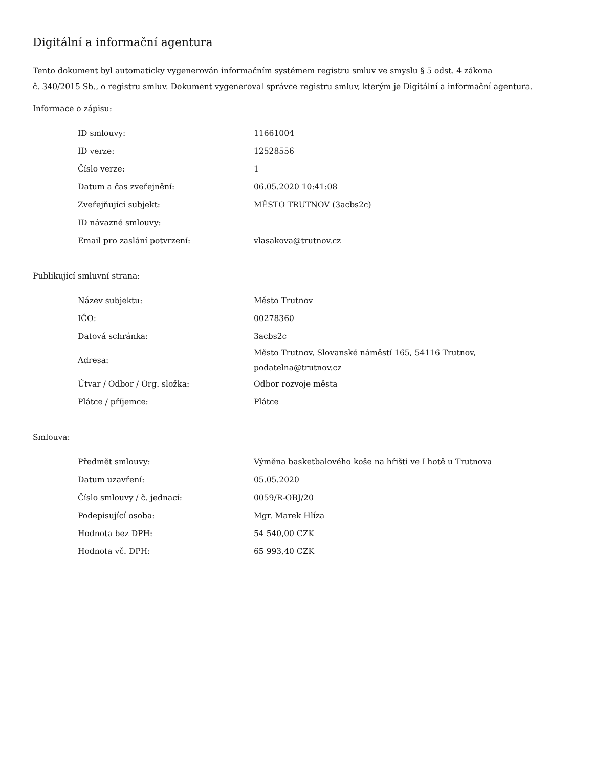Digitální a informační agentura
Tento dokument byl automaticky vygenerován informačním systémem registru smluv ve smyslu § 5 odst. 4 zákona
č. 340/2015 Sb., o registru smluv. Dokument vygeneroval správce registru smluv, kterým je Digitální a informační agentura.
Informace o zápisu:
| ID smlouvy: | 11661004 |
| ID verze: | 12528556 |
| Číslo verze: | 1 |
| Datum a čas zveřejnění: | 06.05.2020 10:41:08 |
| Zveřejňující subjekt: | MĚSTO TRUTNOV (3acbs2c) |
| ID návazné smlouvy: | |
| Email pro zaslání potvrzení: | vlasakova@trutnov.cz |
Publikující smluvní strana:
| Název subjektu: | Město Trutnov |
| IČO: | 00278360 |
| Datová schránka: | 3acbs2c |
| Adresa: | Město Trutnov, Slovanské náměstí 165, 54116 Trutnov, podatelna@trutnov.cz |
| Útvar / Odbor / Org. složka: | Odbor rozvoje města |
| Plátce / příjemce: | Plátce |
Smlouva:
| Předmět smlouvy: | Výměna basketbalového koše na hřišti ve Lhotě u Trutnova |
| Datum uzavření: | 05.05.2020 |
| Číslo smlouvy / č. jednací: | 0059/R-OBJ/20 |
| Podepisující osoba: | Mgr. Marek Hlíza |
| Hodnota bez DPH: | 54 540,00 CZK |
| Hodnota vč. DPH: | 65 993,40 CZK |